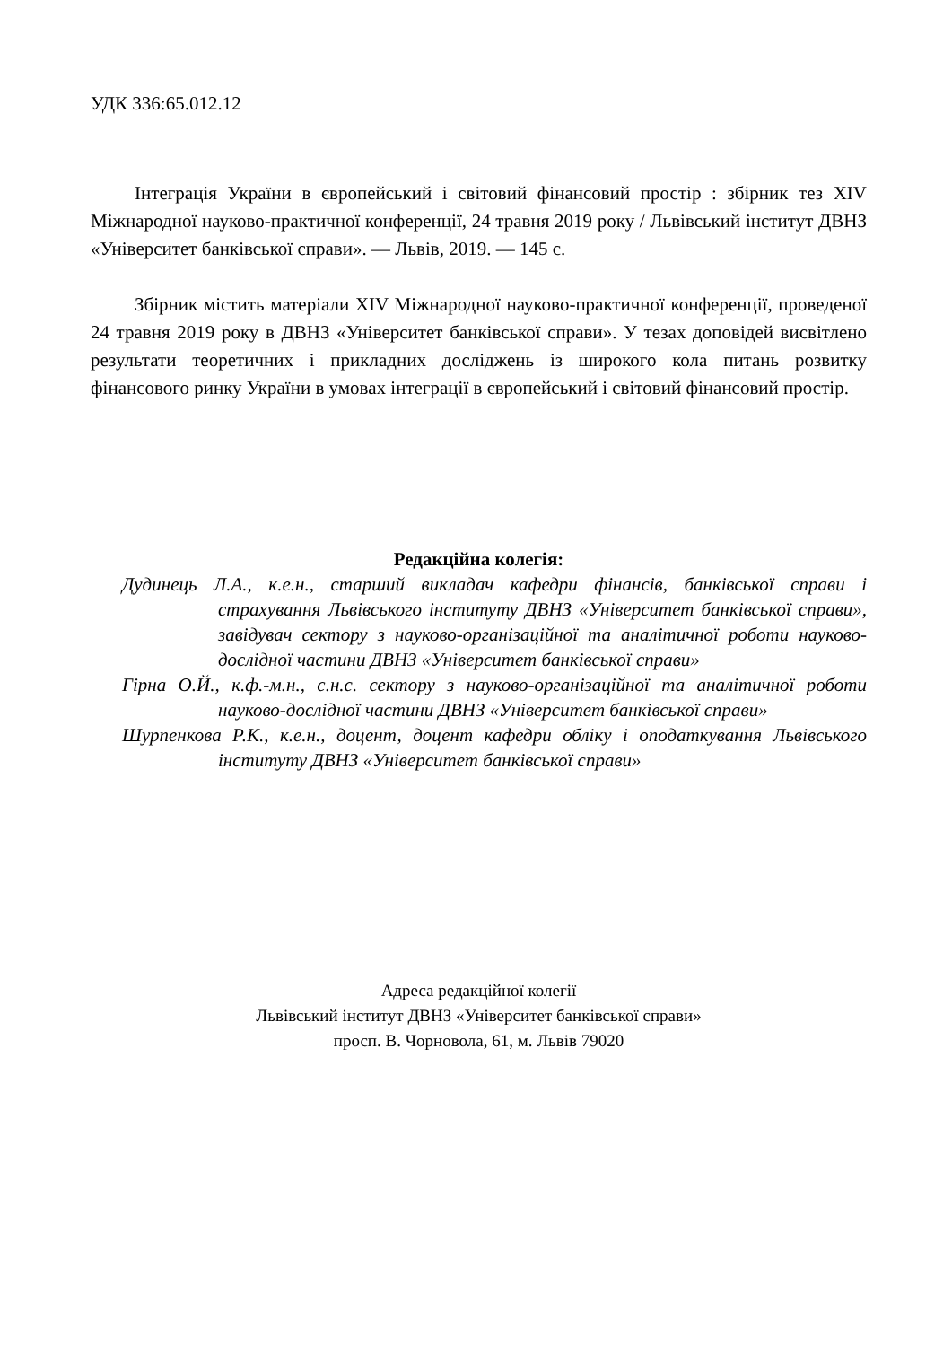УДК 336:65.012.12
Інтеграція України в європейський і світовий фінансовий простір : збірник тез XIV Міжнародної науково-практичної конференції, 24 травня 2019 року / Львівський інститут ДВНЗ «Університет банківської справи». — Львів, 2019. — 145 с.
Збірник містить матеріали XIV Міжнародної науково-практичної конференції, проведеної 24 травня 2019 року в ДВНЗ «Університет банківської справи». У тезах доповідей висвітлено результати теоретичних і прикладних досліджень із широкого кола питань розвитку фінансового ринку України в умовах інтеграції в європейський і світовий фінансовий простір.
Редакційна колегія:
Дудинець Л.А., к.е.н., старший викладач кафедри фінансів, банківської справи і страхування Львівського інституту ДВНЗ «Університет банківської справи», завідувач сектору з науково-організаційної та аналітичної роботи науково-дослідної частини ДВНЗ «Університет банківської справи»
Гірна О.Й., к.ф.-м.н., с.н.с. сектору з науково-організаційної та аналітичної роботи науково-дослідної частини ДВНЗ «Університет банківської справи»
Шурпенкова Р.К., к.е.н., доцент, доцент кафедри обліку і оподаткування Львівського інституту ДВНЗ «Університет банківської справи»
Адреса редакційної колегії
Львівський інститут ДВНЗ «Університет банківської справи»
просп. В. Чорновола, 61, м. Львів 79020